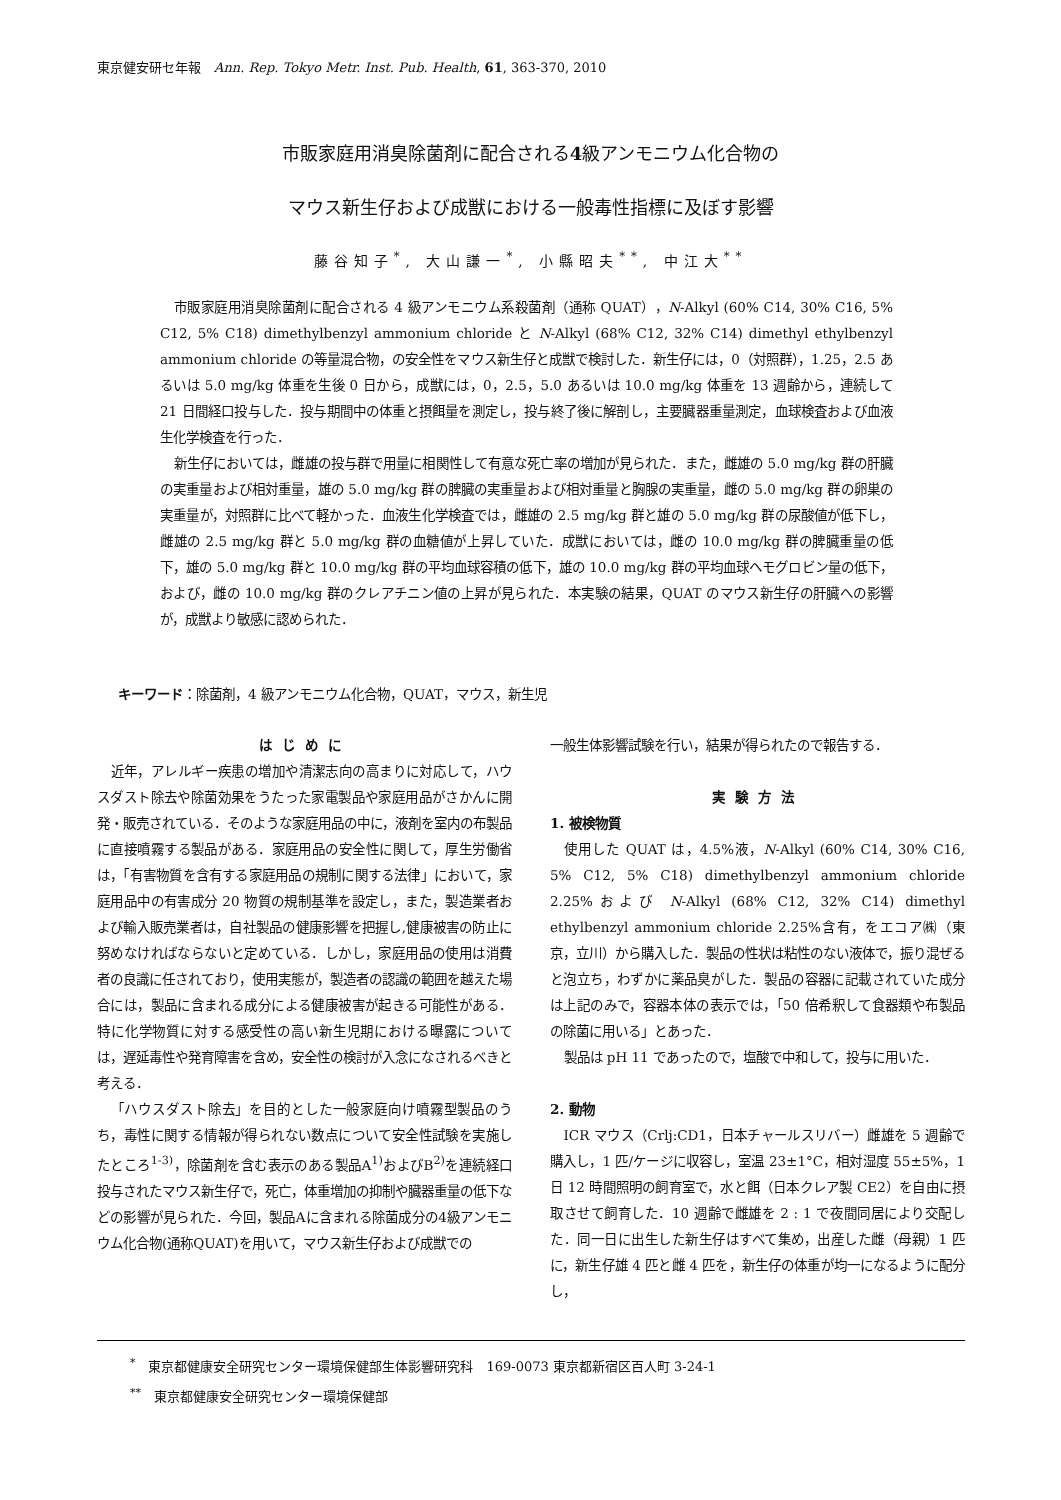東京健安研セ年報　Ann. Rep. Tokyo Metr. Inst. Pub. Health, 61, 363-370, 2010
市販家庭用消臭除菌剤に配合される4級アンモニウム化合物の
マウス新生仔および成獣における一般毒性指標に及ぼす影響
藤谷知子<sup>*</sup>, 大山謙一<sup>*</sup>, 小縣昭夫<sup>**</sup>, 中江大<sup>**</sup>
市販家庭用消臭除菌剤に配合される 4 級アンモニウム系殺菌剤（通称 QUAT），N-Alkyl (60% C14, 30% C16, 5% C12, 5% C18) dimethylbenzyl ammonium chloride と N-Alkyl (68% C12, 32% C14) dimethyl ethylbenzyl ammonium chloride の等量混合物，の安全性をマウス新生仔と成獣で検討した．新生仔には，0（対照群），1.25，2.5 あるいは 5.0 mg/kg 体重を生後 0 日から，成獣には，0，2.5，5.0 あるいは 10.0 mg/kg 体重を 13 週齢から，連続して 21 日間経口投与した．投与期間中の体重と摂餌量を測定し，投与終了後に解剖し，主要臓器重量測定，血球検査および血液生化学検査を行った．
新生仔においては，雌雄の投与群で用量に相関性して有意な死亡率の増加が見られた．また，雌雄の 5.0 mg/kg 群の肝臓の実重量および相対重量，雄の 5.0 mg/kg 群の脾臓の実重量および相対重量と胸腺の実重量，雌の 5.0 mg/kg 群の卵巣の実重量が，対照群に比べて軽かった．血液生化学検査では，雌雄の 2.5 mg/kg 群と雄の 5.0 mg/kg 群の尿酸値が低下し，雌雄の 2.5 mg/kg 群と 5.0 mg/kg 群の血糖値が上昇していた．成獣においては，雌の 10.0 mg/kg 群の脾臓重量の低下，雄の 5.0 mg/kg 群と 10.0 mg/kg 群の平均血球容積の低下，雄の 10.0 mg/kg 群の平均血球ヘモグロビン量の低下，および，雌の 10.0 mg/kg 群のクレアチニン値の上昇が見られた．本実験の結果，QUAT のマウス新生仔の肝臓への影響が，成獣より敏感に認められた．
キーワード：除菌剤，4 級アンモニウム化合物，QUAT，マウス，新生児
はじめに
近年，アレルギー疾患の増加や清潔志向の高まりに対応して，ハウスダスト除去や除菌効果をうたった家電製品や家庭用品がさかんに開発・販売されている．そのような家庭用品の中に，液剤を室内の布製品に直接噴霧する製品がある．家庭用品の安全性に関して，厚生労働省は，「有害物質を含有する家庭用品の規制に関する法律」において，家庭用品中の有害成分 20 物質の規制基準を設定し，また，製造業者および輸入販売業者は，自社製品の健康影響を把握し,健康被害の防止に努めなければならないと定めている．しかし，家庭用品の使用は消費者の良識に任されており，使用実態が，製造者の認識の範囲を越えた場合には，製品に含まれる成分による健康被害が起きる可能性がある．特に化学物質に対する感受性の高い新生児期における曝露については，遅延毒性や発育障害を含め，安全性の検討が入念になされるべきと考える．
「ハウスダスト除去」を目的とした一般家庭向け噴霧型製品のうち，毒性に関する情報が得られない数点について安全性試験を実施したところ<sup>1-3)</sup>，除菌剤を含む表示のある製品A<sup>1)</sup>およびB<sup>2)</sup>を連続経口投与されたマウス新生仔で，死亡，体重増加の抑制や臓器重量の低下などの影響が見られた．今回，製品Aに含まれる除菌成分の4級アンモニウム化合物(通称QUAT)を用いて，マウス新生仔および成獣での
一般生体影響試験を行い，結果が得られたので報告する．
実験方法
1. 被検物質
使用した QUAT は，4.5%液，N-Alkyl (60% C14, 30% C16, 5% C12, 5% C18) dimethylbenzyl ammonium chloride 2.25%および N-Alkyl (68% C12, 32% C14) dimethyl ethylbenzyl ammonium chloride 2.25%含有，をエコア㈱（東京，立川）から購入した．製品の性状は粘性のない液体で，振り混ぜると泡立ち，わずかに薬品臭がした．製品の容器に記載されていた成分は上記のみで，容器本体の表示では，「50 倍希釈して食器類や布製品の除菌に用いる」とあった．
製品は pH 11 であったので，塩酸で中和して，投与に用いた．
2. 動物
ICR マウス（Crlj:CD1，日本チャールスリバー）雌雄を 5 週齢で購入し，1 匹/ケージに収容し，室温 23±1°C，相対湿度 55±5%，1 日 12 時間照明の飼育室で，水と餌（日本クレア製 CE2）を自由に摂取させて飼育した．10 週齢で雌雄を 2 : 1 で夜間同居により交配した．同一日に出生した新生仔はすべて集め，出産した雌（母親）1 匹に，新生仔雄 4 匹と雌 4 匹を，新生仔の体重が均一になるように配分し，
<sup>*</sup>　東京都健康安全研究センター環境保健部生体影響研究科　169-0073 東京都新宿区百人町 3-24-1
<sup>**</sup>　東京都健康安全研究センター環境保健部